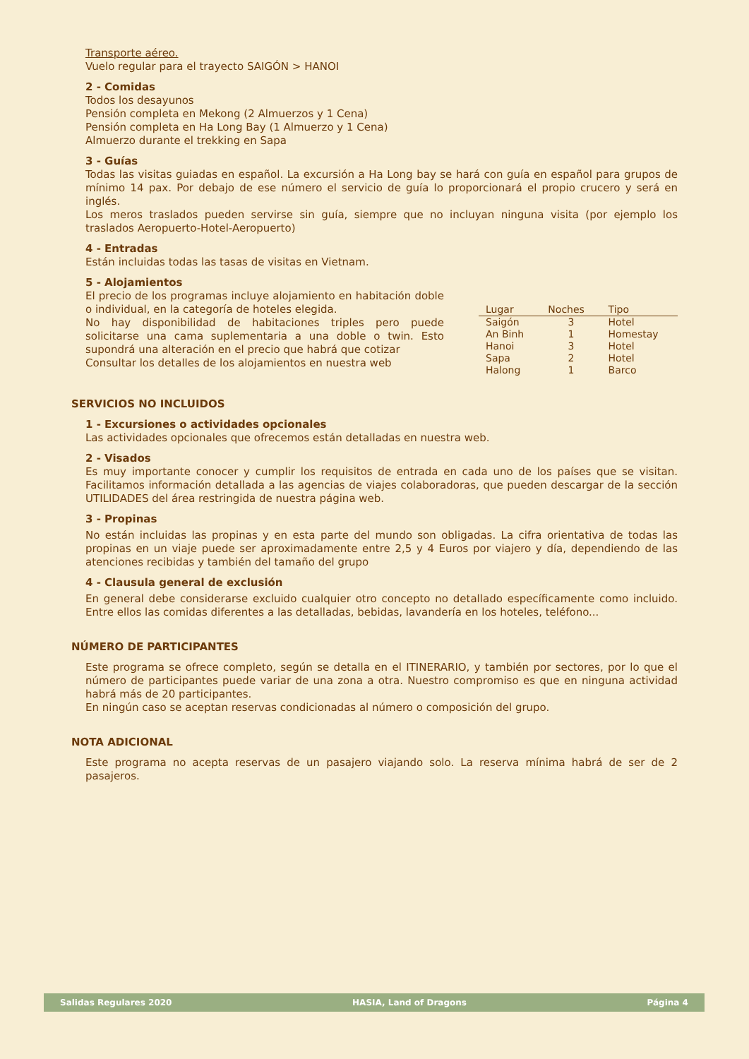Transporte aéreo.
Vuelo regular para el trayecto SAIGÓN > HANOI
2 - Comidas
Todos los desayunos
Pensión completa en Mekong (2 Almuerzos y 1 Cena)
Pensión completa en Ha Long Bay (1 Almuerzo y 1 Cena)
Almuerzo durante el trekking en Sapa
3 - Guías
Todas las visitas guiadas en español. La excursión a Ha Long bay se hará con guía en español para grupos de mínimo 14 pax. Por debajo de ese número el servicio de guía lo proporcionará el propio crucero y será en inglés.
Los meros traslados pueden servirse sin guía, siempre que no incluyan ninguna visita (por ejemplo los traslados Aeropuerto-Hotel-Aeropuerto)
4 - Entradas
Están incluidas todas las tasas de visitas en Vietnam.
5 - Alojamientos
El precio de los programas incluye alojamiento en habitación doble o individual, en la categoría de hoteles elegida.
No hay disponibilidad de habitaciones triples pero puede solicitarse una cama suplementaria a una doble o twin. Esto supondrá una alteración en el precio que habrá que cotizar
Consultar los detalles de los alojamientos en nuestra web
| Lugar | Noches | Tipo |
| --- | --- | --- |
| Saigón | 3 | Hotel |
| An Binh | 1 | Homestay |
| Hanoi | 3 | Hotel |
| Sapa | 2 | Hotel |
| Halong | 1 | Barco |
SERVICIOS NO INCLUIDOS
1 - Excursiones o actividades opcionales
Las actividades opcionales que ofrecemos están detalladas en nuestra web.
2 - Visados
Es muy importante conocer y cumplir los requisitos de entrada en cada uno de los países que se visitan. Facilitamos información detallada a las agencias de viajes colaboradoras, que pueden descargar de la sección UTILIDADES del área restringida de nuestra página web.
3 - Propinas
No están incluidas las propinas y en esta parte del mundo son obligadas. La cifra orientativa de todas las propinas en un viaje puede ser aproximadamente entre 2,5 y 4 Euros por viajero y día, dependiendo de las atenciones recibidas y también del tamaño del grupo
4 - Clausula general de exclusión
En general debe considerarse excluido cualquier otro concepto no detallado específicamente como incluido. Entre ellos las comidas diferentes a las detalladas, bebidas, lavandería en los hoteles, teléfono...
NÚMERO DE PARTICIPANTES
Este programa se ofrece completo, según se detalla en el ITINERARIO, y también por sectores, por lo que el número de participantes puede variar de una zona a otra. Nuestro compromiso es que en ninguna actividad habrá más de 20 participantes.
En ningún caso se aceptan reservas condicionadas al número o composición del grupo.
NOTA ADICIONAL
Este programa no acepta reservas de un pasajero viajando solo. La reserva mínima habrá de ser de 2 pasajeros.
Salidas Regulares 2020 HASIA, Land of Dragons Página 4